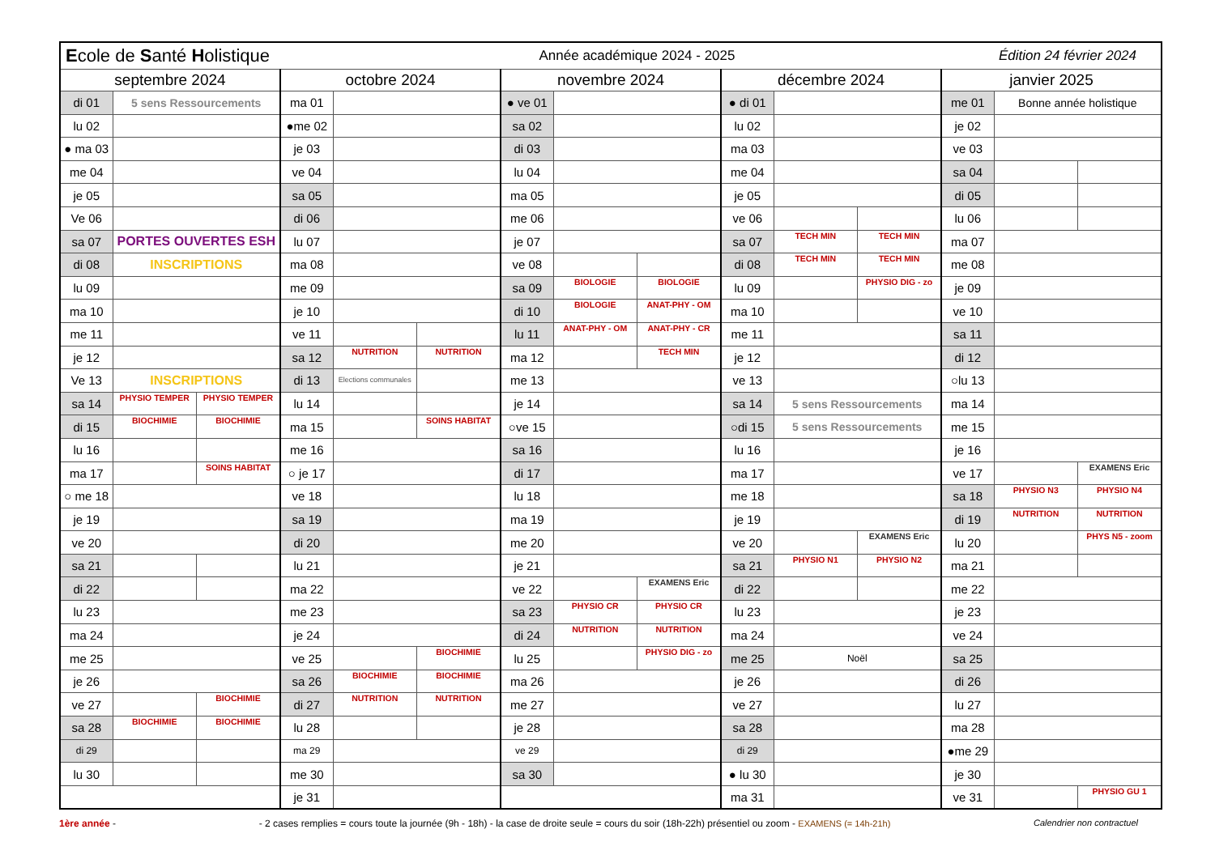| E cole de S anté H olistique | | | | | Année académique 2024 - 2025 | | | | | | Édition 24 février 2024 | | | |
| septembre 2024 | | | octobre 2024 | | | novembre 2024 | | | décembre 2024 | | | janvier 2025 | | |
| di 01 | 5 sens Ressourcements | | ma 01 | | | ● ve 01 | | | ● di 01 | | | me 01 | Bonne année holistique | |
| lu 02 | | | ●me 02 | | | sa 02 | | | lu 02 | | | je 02 | | |
| ● ma 03 | | | je 03 | | | di 03 | | | ma 03 | | | ve 03 | | |
| me 04 | | | ve 04 | | | lu 04 | | | me 04 | | | sa 04 | | |
| je 05 | | | sa 05 | | | ma 05 | | | je 05 | | | di 05 | | |
| Ve 06 | | | di 06 | | | me 06 | | | ve 06 | | | lu 06 | | |
| sa 07 | PORTES OUVERTES ESH | | lu 07 | | | je 07 | | | sa 07 | TECH MIN | TECH MIN | ma 07 | | |
| di 08 | INSCRIPTIONS | | ma 08 | | | ve 08 | | | di 08 | TECH MIN | TECH MIN | me 08 | | |
| lu 09 | | | me 09 | | | sa 09 | BIOLOGIE | BIOLOGIE | lu 09 | | PHYSIO DIG - zo | je 09 | | |
| ma 10 | | | je 10 | | | di 10 | BIOLOGIE | ANAT-PHY - OM | ma 10 | | | ve 10 | | |
| me 11 | | | ve 11 | | | lu 11 | ANAT-PHY - OM | ANAT-PHY - CR | me 11 | | | sa 11 | | |
| je 12 | | | sa 12 | NUTRITION | NUTRITION | ma 12 | | TECH MIN | je 12 | | | di 12 | | |
| Ve 13 | INSCRIPTIONS | | di 13 | Elections communales | | me 13 | | | ve 13 | | | ○lu 13 | | |
| sa 14 | PHYSIO TEMPER | PHYSIO TEMPER | lu 14 | | | je 14 | | | sa 14 | 5 sens Ressourcements | | ma 14 | | |
| di 15 | BIOCHIMIE | BIOCHIMIE | ma 15 | | SOINS HABITAT | ○ve 15 | | | ○di 15 | 5 sens Ressourcements | | me 15 | | |
| lu 16 | | | me 16 | | | sa 16 | | | lu 16 | | | je 16 | | |
| ma 17 | | SOINS HABITAT | ○ je 17 | | | di 17 | | | ma 17 | | | ve 17 | | EXAMENS Eric |
| ○ me 18 | | | ve 18 | | | lu 18 | | | me 18 | | | sa 18 | PHYSIO N3 | PHYSIO N4 |
| je 19 | | | sa 19 | | | ma 19 | | | je 19 | | | di 19 | NUTRITION | NUTRITION |
| ve 20 | | | di 20 | | | me 20 | | | ve 20 | | EXAMENS Eric | lu 20 | | PHYS N5 - zoom |
| sa 21 | | | lu 21 | | | je 21 | | | sa 21 | PHYSIO N1 | PHYSIO N2 | ma 21 | | |
| di 22 | | | ma 22 | | | ve 22 | | EXAMENS Eric | di 22 | | | me 22 | | |
| lu 23 | | | me 23 | | | sa 23 | PHYSIO CR | PHYSIO CR | lu 23 | | | je 23 | | |
| ma 24 | | | je 24 | | | di 24 | NUTRITION | NUTRITION | ma 24 | | | ve 24 | | |
| me 25 | | | ve 25 | | BIOCHIMIE | lu 25 | | PHYSIO DIG - zo | me 25 | Noël | | sa 25 | | |
| je 26 | | | sa 26 | BIOCHIMIE | BIOCHIMIE | ma 26 | | | je 26 | | | di 26 | | |
| ve 27 | | BIOCHIMIE | di 27 | NUTRITION | NUTRITION | me 27 | | | ve 27 | | | lu 27 | | |
| sa 28 | BIOCHIMIE | BIOCHIMIE | lu 28 | | | je 28 | | | sa 28 | | | ma 28 | | |
| di 29 | | | ma 29 | | | ve 29 | | | di 29 | | | ●me 29 | | |
| lu 30 | | | me 30 | | | sa 30 | | | ● lu 30 | | | je 30 | | |
| | | | je 31 | | | | | | ma 31 | | | ve 31 | | PHYSIO GU 1 |
1ère année - - 2 cases remplies = cours toute la journée (9h - 18h) - la case de droite seule = cours du soir (18h-22h) présentiel ou zoom - EXAMENS (= 14h-21h) Calendrier non contractuel